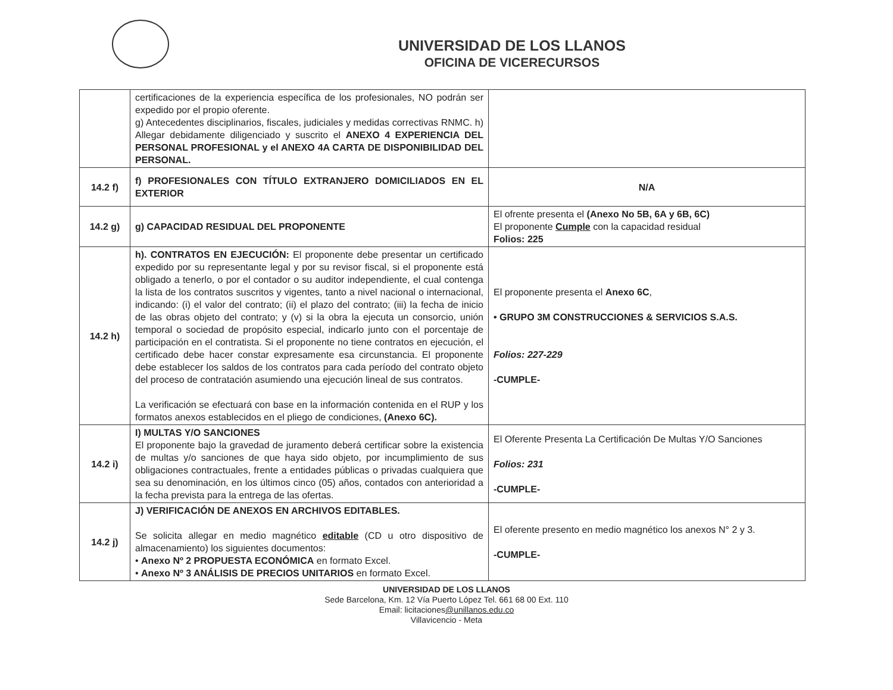UNIVERSIDAD DE LOS LLANOS
OFICINA DE VICERECURSOS
| | certificaciones de la experiencia específica de los profesionales, NO podrán ser expedido por el propio oferente. g) Antecedentes disciplinarios, fiscales, judiciales y medidas correctivas RNMC. h) Allegar debidamente diligenciado y suscrito el ANEXO 4 EXPERIENCIA DEL PERSONAL PROFESIONAL y el ANEXO 4A CARTA DE DISPONIBILIDAD DEL PERSONAL. | |
| 14.2 f) | f) PROFESIONALES CON TÍTULO EXTRANJERO DOMICILIADOS EN EL EXTERIOR | N/A |
| 14.2 g) | g) CAPACIDAD RESIDUAL DEL PROPONENTE | El ofrente presenta el (Anexo No 5B, 6A y 6B, 6C) El proponente Cumple con la capacidad residual Folios: 225 |
| 14.2 h) | h). CONTRATOS EN EJECUCIÓN: El proponente debe presentar un certificado expedido por su representante legal y por su revisor fiscal, si el proponente está obligado a tenerlo, o por el contador o su auditor independiente, el cual contenga la lista de los contratos suscritos y vigentes, tanto a nivel nacional o internacional, indicando: (i) el valor del contrato; (ii) el plazo del contrato; (iii) la fecha de inicio de las obras objeto del contrato; y (v) si la obra la ejecuta un consorcio, unión temporal o sociedad de propósito especial, indicarlo junto con el porcentaje de participación en el contratista. Si el proponente no tiene contratos en ejecución, el certificado debe hacer constar expresamente esa circunstancia. El proponente debe establecer los saldos de los contratos para cada período del contrato objeto del proceso de contratación asumiendo una ejecución lineal de sus contratos. La verificación se efectuará con base en la información contenida en el RUP y los formatos anexos establecidos en el pliego de condiciones, (Anexo 6C). | El proponente presenta el Anexo 6C , • GRUPO 3M CONSTRUCCIONES & SERVICIOS S.A.S. Folios: 227-229 -CUMPLE- |
| 14.2 i) | I) MULTAS Y/O SANCIONES El proponente bajo la gravedad de juramento deberá certificar sobre la existencia de multas y/o sanciones de que haya sido objeto, por incumplimiento de sus obligaciones contractuales, frente a entidades públicas o privadas cualquiera que sea su denominación, en los últimos cinco (05) años, contados con anterioridad a la fecha prevista para la entrega de las ofertas. | El Oferente Presenta La Certificación De Multas Y/O Sanciones Folios: 231 -CUMPLE- |
| 14.2 j) | J) VERIFICACIÓN DE ANEXOS EN ARCHIVOS EDITABLES. Se solicita allegar en medio magnético editable (CD u otro dispositivo de almacenamiento) los siguientes documentos: • Anexo Nº 2 PROPUESTA ECONÓMICA en formato Excel. • Anexo Nº 3 ANÁLISIS DE PRECIOS UNITARIOS en formato Excel. | El oferente presento en medio magnético los anexos N° 2 y 3. -CUMPLE- |
UNIVERSIDAD DE LOS LLANOS
Sede Barcelona, Km. 12 Vía Puerto López Tel. 661 68 00 Ext. 110
Email: licitaciones@unillanos.edu.co
Villavicencio - Meta